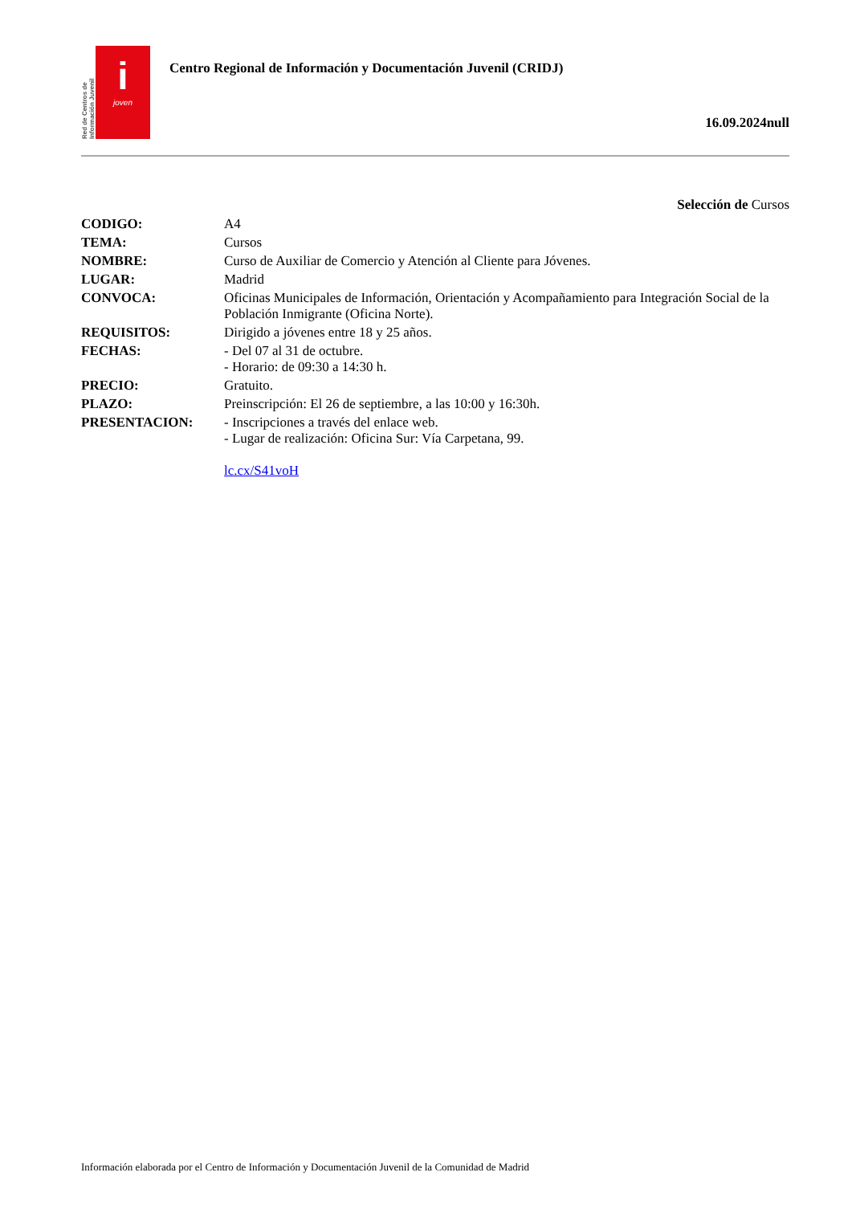Red de Centros de Información Juvenil
i
joven
Centro Regional de Información y Documentación Juvenil (CRIDJ)
16.09.2024null
Selección de Cursos
| CODIGO: | A4 |
| TEMA: | Cursos |
| NOMBRE: | Curso de Auxiliar de Comercio y Atención al Cliente para Jóvenes. |
| LUGAR: | Madrid |
| CONVOCA: | Oficinas Municipales de Información, Orientación y Acompañamiento para Integración Social de la Población Inmigrante (Oficina Norte). |
| REQUISITOS: | Dirigido a jóvenes entre 18 y 25 años. |
| FECHAS: | - Del 07 al 31 de octubre. - Horario: de 09:30 a 14:30 h. |
| PRECIO: | Gratuito. |
| PLAZO: | Preinscripción: El 26 de septiembre, a las 10:00 y 16:30h. |
| PRESENTACION: | - Inscripciones a través del enlace web. - Lugar de realización: Oficina Sur: Vía Carpetana, 99. lc.cx/S41voH |
Información elaborada por el Centro de Información y Documentación Juvenil de la Comunidad de Madrid